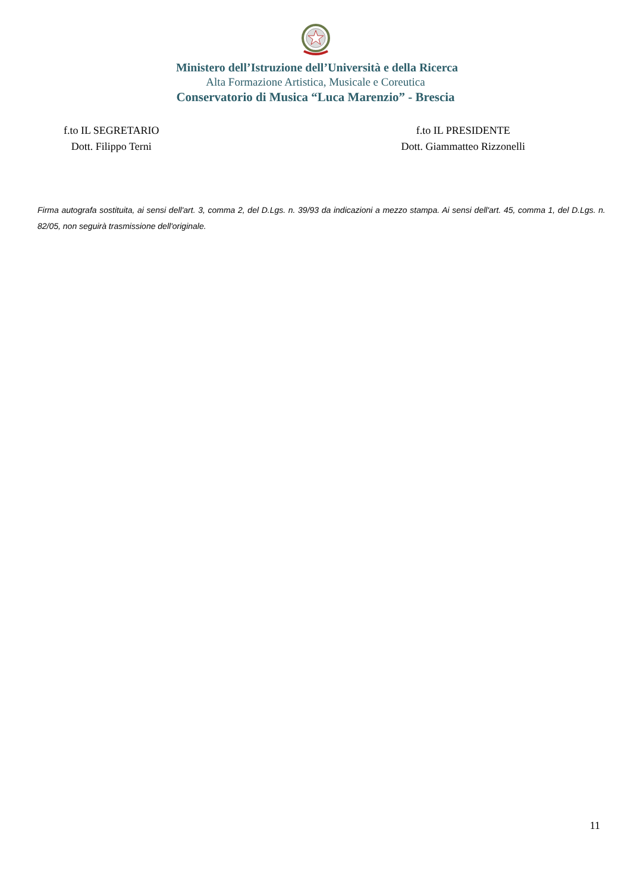Ministero dell’Istruzione dell’Università e della Ricerca
Alta Formazione Artistica, Musicale e Coreutica
Conservatorio di Musica “Luca Marenzio” - Brescia
f.to IL SEGRETARIO
Dott. Filippo Terni
f.to IL PRESIDENTE
Dott. Giammatteo Rizzonelli
Firma autografa sostituita, ai sensi dell'art. 3, comma 2, del D.Lgs. n. 39/93 da indicazioni a mezzo stampa. Ai sensi dell'art. 45, comma 1, del D.Lgs. n. 82/05, non seguirà trasmissione dell'originale.
11